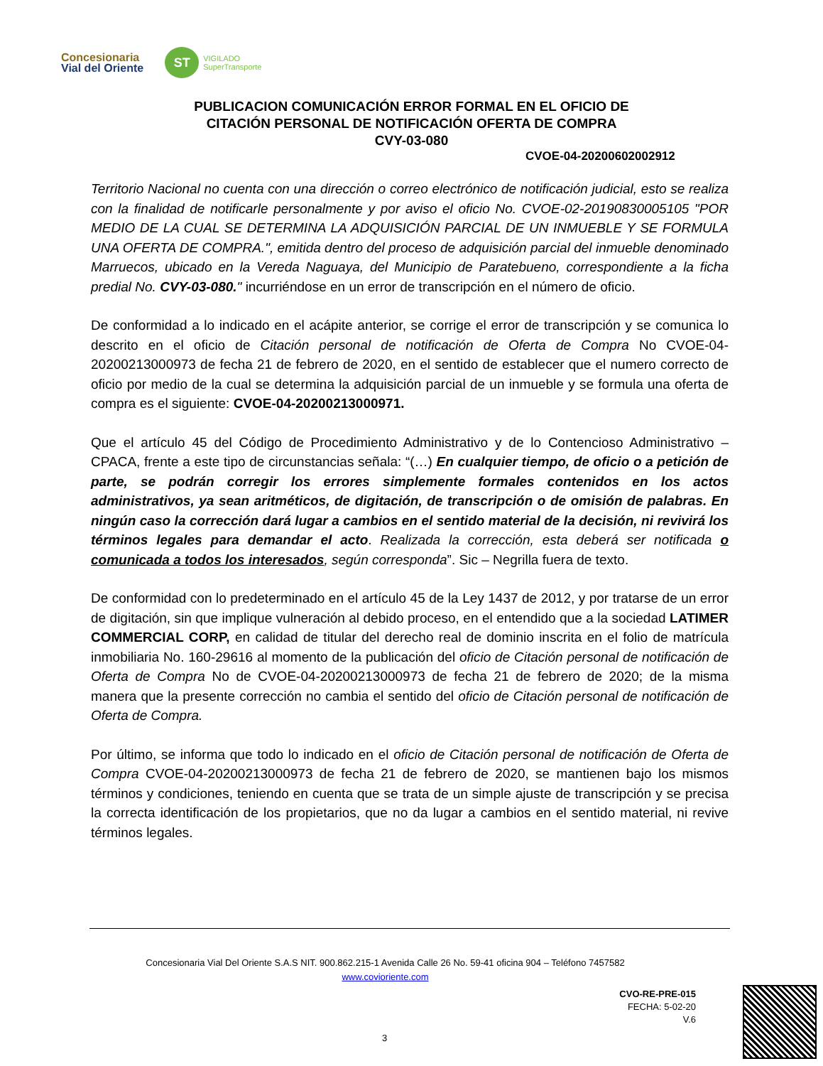Concesionaria
Vial del Oriente
ST
VIGILADO
SuperTransporte
PUBLICACION COMUNICACIÓN ERROR FORMAL EN EL OFICIO DE
CITACIÓN PERSONAL DE NOTIFICACIÓN OFERTA DE COMPRA
CVY-03-080
CVOE-04-20200602002912
Territorio Nacional no cuenta con una dirección o correo electrónico de notificación judicial, esto se realiza con la finalidad de notificarle personalmente y por aviso el oficio No. CVOE-02-20190830005105 "POR MEDIO DE LA CUAL SE DETERMINA LA ADQUISICIÓN PARCIAL DE UN INMUEBLE Y SE FORMULA UNA OFERTA DE COMPRA.", emitida dentro del proceso de adquisición parcial del inmueble denominado Marruecos, ubicado en la Vereda Naguaya, del Municipio de Paratebueno, correspondiente a la ficha predial No. CVY-03-080." incurriéndose en un error de transcripción en el número de oficio.
De conformidad a lo indicado en el acápite anterior, se corrige el error de transcripción y se comunica lo descrito en el oficio de Citación personal de notificación de Oferta de Compra No CVOE-04-20200213000973 de fecha 21 de febrero de 2020, en el sentido de establecer que el numero correcto de oficio por medio de la cual se determina la adquisición parcial de un inmueble y se formula una oferta de compra es el siguiente: CVOE-04-20200213000971.
Que el artículo 45 del Código de Procedimiento Administrativo y de lo Contencioso Administrativo – CPACA, frente a este tipo de circunstancias señala: “(…) En cualquier tiempo, de oficio o a petición de parte, se podrán corregir los errores simplemente formales contenidos en los actos administrativos, ya sean aritméticos, de digitación, de transcripción o de omisión de palabras. En ningún caso la corrección dará lugar a cambios en el sentido material de la decisión, ni revivirá los términos legales para demandar el acto. Realizada la corrección, esta deberá ser notificada o comunicada a todos los interesados, según corresponda”. Sic – Negrilla fuera de texto.
De conformidad con lo predeterminado en el artículo 45 de la Ley 1437 de 2012, y por tratarse de un error de digitación, sin que implique vulneración al debido proceso, en el entendido que a la sociedad LATIMER COMMERCIAL CORP, en calidad de titular del derecho real de dominio inscrita en el folio de matrícula inmobiliaria No. 160-29616 al momento de la publicación del oficio de Citación personal de notificación de Oferta de Compra No de CVOE-04-20200213000973 de fecha 21 de febrero de 2020; de la misma manera que la presente corrección no cambia el sentido del oficio de Citación personal de notificación de Oferta de Compra.
Por último, se informa que todo lo indicado en el oficio de Citación personal de notificación de Oferta de Compra CVOE-04-20200213000973 de fecha 21 de febrero de 2020, se mantienen bajo los mismos términos y condiciones, teniendo en cuenta que se trata de un simple ajuste de transcripción y se precisa la correcta identificación de los propietarios, que no da lugar a cambios en el sentido material, ni revive términos legales.
Concesionaria Vial Del Oriente S.A.S NIT. 900.862.215-1 Avenida Calle 26 No. 59-41 oficina 904 – Teléfono 7457582
www.covioriente.com
CVO-RE-PRE-015
FECHA: 5-02-20
V.6
3